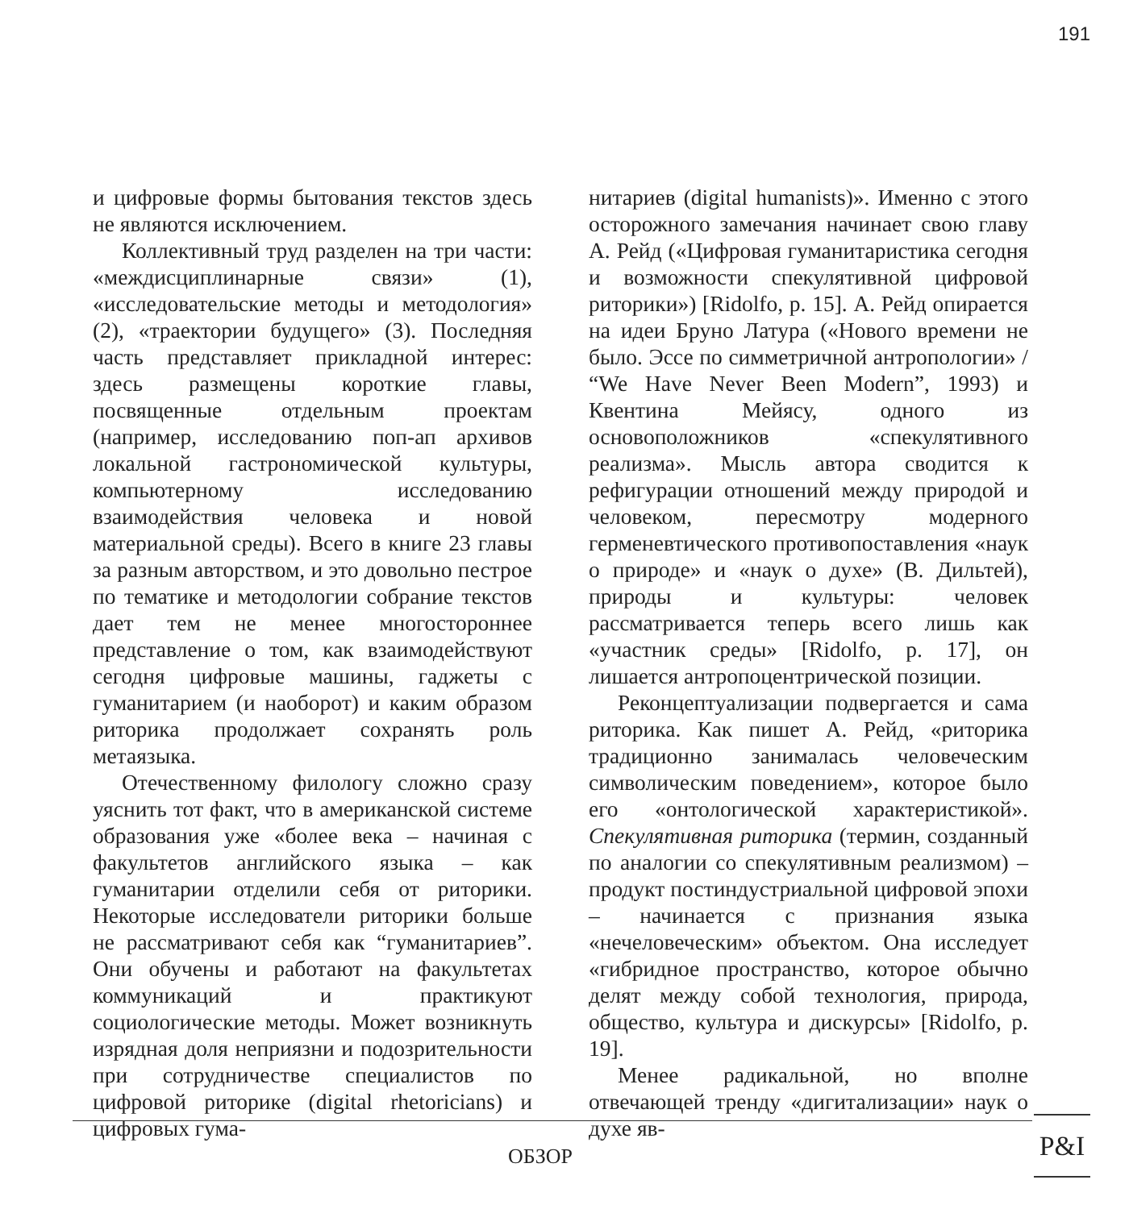191
и цифровые формы бытования текстов здесь не являются исключением.
Коллективный труд разделен на три части: «междисциплинарные связи» (1), «исследовательские методы и методология» (2), «траектории будущего» (3). Последняя часть представляет прикладной интерес: здесь размещены короткие главы, посвященные отдельным проектам (например, исследованию поп-ап архивов локальной гастрономической культуры, компьютерному исследованию взаимодействия человека и новой материальной среды). Всего в книге 23 главы за разным авторством, и это довольно пестрое по тематике и методологии собрание текстов дает тем не менее многостороннее представление о том, как взаимодействуют сегодня цифровые машины, гаджеты с гуманитарием (и наоборот) и каким образом риторика продолжает сохранять роль метаязыка.
Отечественному филологу сложно сразу уяснить тот факт, что в американской системе образования уже «более века – начиная с факультетов английского языка – как гуманитарии отделили себя от риторики. Некоторые исследователи риторики больше не рассматривают себя как “гуманитариев”. Они обучены и работают на факультетах коммуникаций и практикуют социологические методы. Может возникнуть изрядная доля неприязни и подозрительности при сотрудничестве специалистов по цифровой риторике (digital rhetoricians) и цифровых гума-
нитариев (digital humanists)». Именно с этого осторожного замечания начинает свою главу А. Рейд («Цифровая гуманитаристика сегодня и возможности спекулятивной цифровой риторики») [Ridolfo, p. 15]. А. Рейд опирается на идеи Бруно Латура («Нового времени не было. Эссе по симметричной антропологии» / “We Have Never Been Modern”, 1993) и Квентина Мейясу, одного из основоположников «спекулятивного реализма». Мысль автора сводится к рефигурации отношений между природой и человеком, пересмотру модерного герменевтического противопоставления «наук о природе» и «наук о духе» (В. Дильтей), природы и культуры: человек рассматривается теперь всего лишь как «участник среды» [Ridolfo, p. 17], он лишается антропоцентрической позиции.
Реконцептуализации подвергается и сама риторика. Как пишет А. Рейд, «риторика традиционно занималась человеческим символическим поведением», которое было его «онтологической характеристикой». Спекулятивная риторика (термин, созданный по аналогии со спекулятивным реализмом) – продукт постиндустриальной цифровой эпохи – начинается с признания языка «нечеловеческим» объектом. Она исследует «гибридное пространство, которое обычно делят между собой технология, природа, общество, культура и дискурсы» [Ridolfo, p. 19].
Менее радикальной, но вполне отвечающей тренду «дигитализации» наук о духе яв-
ОБЗОР
P&I